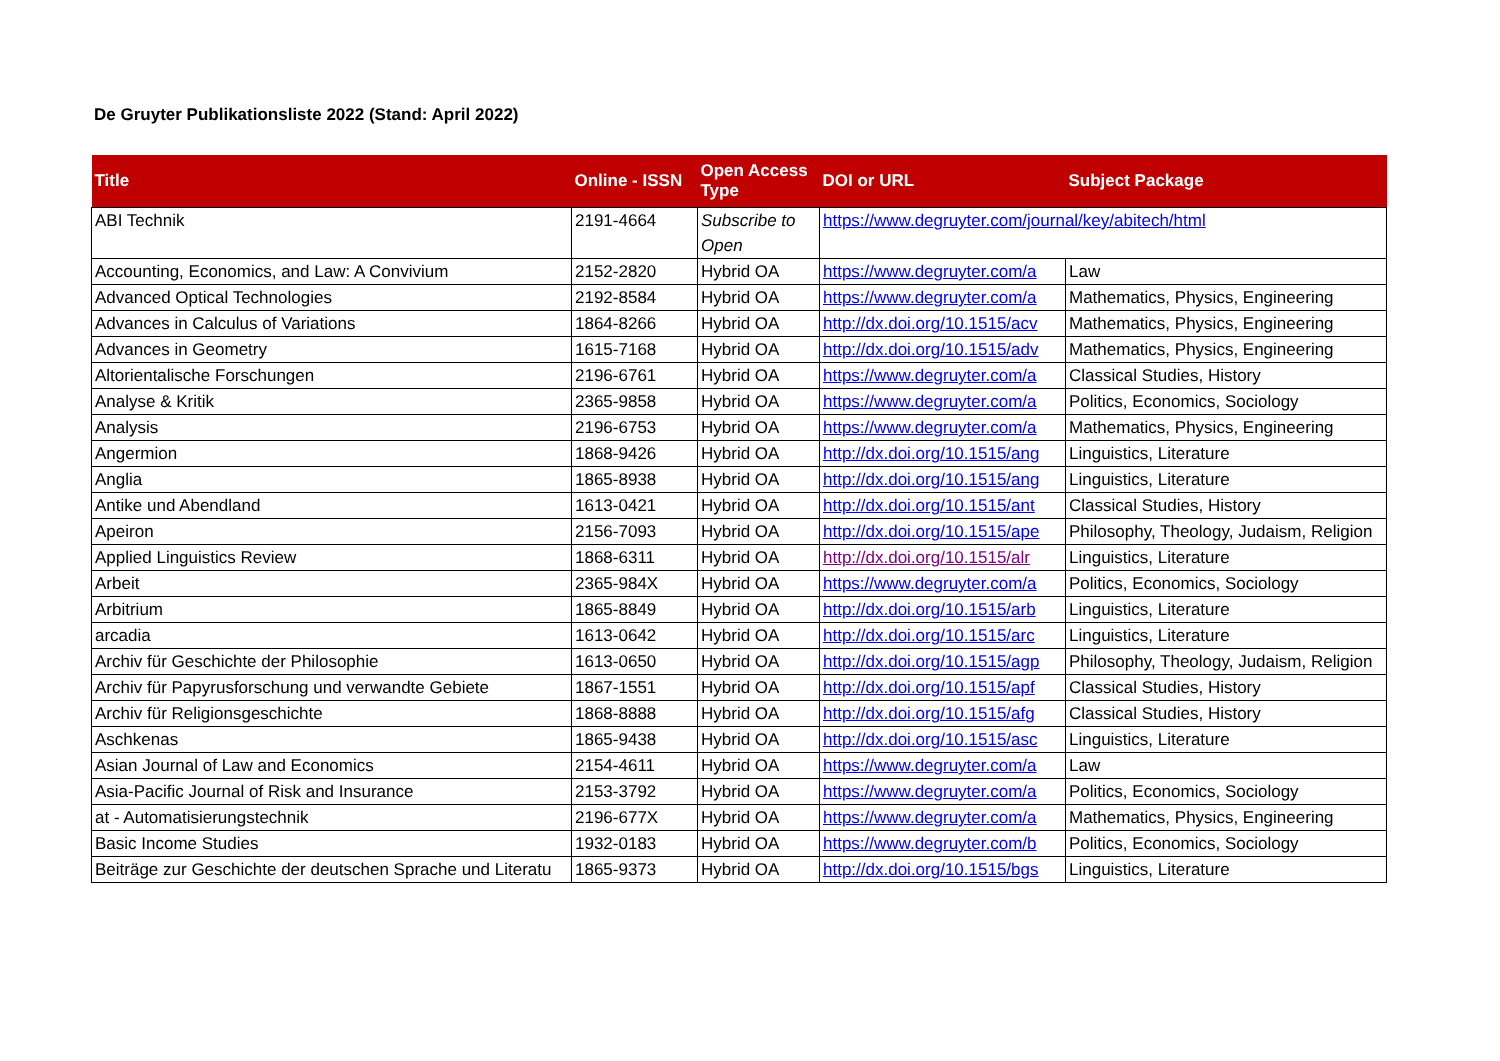De Gruyter Publikationsliste 2022 (Stand: April 2022)
| Title | Online - ISSN | Open Access Type | DOI or URL | Subject Package |
| --- | --- | --- | --- | --- |
| ABI Technik | 2191-4664 | Subscribe to Open | https://www.degruyter.com/journal/key/abitech/html | |
| Accounting, Economics, and Law: A Convivium | 2152-2820 | Hybrid OA | https://www.degruyter.com/a | Law |
| Advanced Optical Technologies | 2192-8584 | Hybrid OA | https://www.degruyter.com/a | Mathematics, Physics, Engineering |
| Advances in Calculus of Variations | 1864-8266 | Hybrid OA | http://dx.doi.org/10.1515/acv | Mathematics, Physics, Engineering |
| Advances in Geometry | 1615-7168 | Hybrid OA | http://dx.doi.org/10.1515/adv | Mathematics, Physics, Engineering |
| Altorientalische Forschungen | 2196-6761 | Hybrid OA | https://www.degruyter.com/a | Classical Studies, History |
| Analyse & Kritik | 2365-9858 | Hybrid OA | https://www.degruyter.com/a | Politics, Economics, Sociology |
| Analysis | 2196-6753 | Hybrid OA | https://www.degruyter.com/a | Mathematics, Physics, Engineering |
| Angermion | 1868-9426 | Hybrid OA | http://dx.doi.org/10.1515/ang | Linguistics, Literature |
| Anglia | 1865-8938 | Hybrid OA | http://dx.doi.org/10.1515/ang | Linguistics, Literature |
| Antike und Abendland | 1613-0421 | Hybrid OA | http://dx.doi.org/10.1515/ant | Classical Studies, History |
| Apeiron | 2156-7093 | Hybrid OA | http://dx.doi.org/10.1515/ape | Philosophy, Theology, Judaism, Religion |
| Applied Linguistics Review | 1868-6311 | Hybrid OA | http://dx.doi.org/10.1515/alr | Linguistics, Literature |
| Arbeit | 2365-984X | Hybrid OA | https://www.degruyter.com/a | Politics, Economics, Sociology |
| Arbitrium | 1865-8849 | Hybrid OA | http://dx.doi.org/10.1515/arb | Linguistics, Literature |
| arcadia | 1613-0642 | Hybrid OA | http://dx.doi.org/10.1515/arc | Linguistics, Literature |
| Archiv für Geschichte der Philosophie | 1613-0650 | Hybrid OA | http://dx.doi.org/10.1515/agp | Philosophy, Theology, Judaism, Religion |
| Archiv für Papyrusforschung und verwandte Gebiete | 1867-1551 | Hybrid OA | http://dx.doi.org/10.1515/apf | Classical Studies, History |
| Archiv für Religionsgeschichte | 1868-8888 | Hybrid OA | http://dx.doi.org/10.1515/afg | Classical Studies, History |
| Aschkenas | 1865-9438 | Hybrid OA | http://dx.doi.org/10.1515/asc | Linguistics, Literature |
| Asian Journal of Law and Economics | 2154-4611 | Hybrid OA | https://www.degruyter.com/a | Law |
| Asia-Pacific Journal of Risk and Insurance | 2153-3792 | Hybrid OA | https://www.degruyter.com/a | Politics, Economics, Sociology |
| at - Automatisierungstechnik | 2196-677X | Hybrid OA | https://www.degruyter.com/a | Mathematics, Physics, Engineering |
| Basic Income Studies | 1932-0183 | Hybrid OA | https://www.degruyter.com/b | Politics, Economics, Sociology |
| Beiträge zur Geschichte der deutschen Sprache und Literatu | 1865-9373 | Hybrid OA | http://dx.doi.org/10.1515/bgs | Linguistics, Literature |